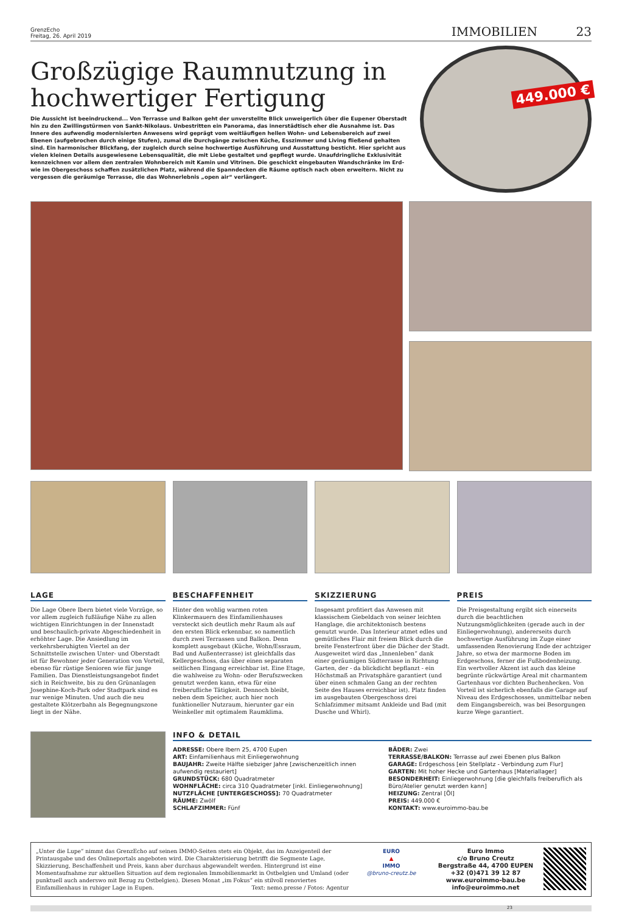GrenzEcho
Freitag, 26. April 2019
IMMOBILIEN 23
Großzügige Raumnutzung in hochwertiger Fertigung
Die Aussicht ist beeindruckend... Von Terrasse und Balkon geht der unverstellte Blick unweigerlich über die Eupener Oberstadt hin zu den Zwillingstürmen von Sankt-Nikolaus. Unbestritten ein Panorama, das innerstädtisch eher die Ausnahme ist. Das Innere des aufwendig modernisierten Anwesens wird geprägt vom weitläufigen hellen Wohn- und Lebensbereich auf zwei Ebenen (aufgebrochen durch einige Stufen), zumal die Durchgänge zwischen Küche, Esszimmer und Living fließend gehalten sind. Ein harmonischer Blickfang, der zugleich durch seine hochwertige Ausführung und Ausstattung besticht. Hier spricht aus vielen kleinen Details ausgewiesene Lebensqualität, die mit Liebe gestaltet und gepflegt wurde. Unaufdringliche Exklusivität kennzeichnen vor allem den zentralen Wohnbereich mit Kamin und Vitrinen. Die geschickt eingebauten Wandschränke im Erd- wie im Obergeschoss schaffen zusätzlichen Platz, während die Spanndecken die Räume optisch nach oben erweitern. Nicht zu vergessen die geräumige Terrasse, die das Wohnerlebnis „open air“ verlängert.
449.000 €
LAGE
Die Lage Obere Ibern bietet viele Vorzüge, so vor allem zugleich fußläufige Nähe zu allen wichtigen Einrichtungen in der Innenstadt und beschaulich-private Abgeschiedenheit in erhöhter Lage. Die Ansiedlung im verkehrsberuhigten Viertel an der Schnittstelle zwischen Unter- und Oberstadt ist für Bewohner jeder Generation von Vorteil, ebenso für rüstige Senioren wie für junge Familien. Das Dienstleistungsangebot findet sich in Reichweite, bis zu den Grünanlagen Josephine-Koch-Park oder Stadtpark sind es nur wenige Minuten. Und auch die neu gestaltete Klötzerbahn als Begegnungszone liegt in der Nähe.
BESCHAFFENHEIT
Hinter den wohlig warmen roten Klinkermauern des Einfamilienhauses versteckt sich deutlich mehr Raum als auf den ersten Blick erkennbar, so namentlich durch zwei Terrassen und Balkon. Denn komplett ausgebaut (Küche, Wohn/Essraum, Bad und Außenterrasse) ist gleichfalls das Kellergeschoss, das über einen separaten seitlichen Eingang erreichbar ist. Eine Etage, die wahlweise zu Wohn- oder Berufszwecken genutzt werden kann, etwa für eine freiberufliche Tätigkeit. Dennoch bleibt, neben dem Speicher, auch hier noch funktioneller Nutzraum, hierunter gar ein Weinkeller mit optimalem Raumklima.
SKIZZIERUNG
Insgesamt profitiert das Anwesen mit klassischem Giebeldach von seiner leichten Hanglage, die architektonisch bestens genutzt wurde. Das Interieur atmet edles und gemütliches Flair mit freiem Blick durch die breite Fensterfront über die Dächer der Stadt. Ausgeweitet wird das „Innenleben“ dank einer geräumigen Südterrasse in Richtung Garten, der - da blickdicht bepflanzt - ein Höchstmaß an Privatsphäre garantiert (und über einen schmalen Gang an der rechten Seite des Hauses erreichbar ist). Platz finden im ausgebauten Obergeschoss drei Schlafzimmer mitsamt Ankleide und Bad (mit Dusche und Whirl).
PREIS
Die Preisgestaltung ergibt sich einerseits durch die beachtlichen Nutzungsmöglichkeiten (gerade auch in der Einliegerwohnung), andererseits durch hochwertige Ausführung im Zuge einer umfassenden Renovierung Ende der achtziger Jahre, so etwa der marmorne Boden im Erdgeschoss, ferner die Fußbodenheizung. Ein wertvoller Akzent ist auch das kleine begrünte rückwärtige Areal mit charmantem Gartenhaus vor dichten Buchenhecken. Von Vorteil ist sicherlich ebenfalls die Garage auf Niveau des Erdgeschosses, unmittelbar neben dem Eingangsbereich, was bei Besorgungen kurze Wege garantiert.
INFO & DETAIL
ADRESSE: Obere Ibern 25, 4700 Eupen
ART: Einfamilienhaus mit Einliegerwohnung
BAUJAHR: Zweite Hälfte siebziger Jahre [zwischenzeitlich innen aufwendig restauriert]
GRUNDSTÜCK: 680 Quadratmeter
WOHNFLÄCHE: circa 310 Quadratmeter [inkl. Einliegerwohnung]
NUTZFLÄCHE [UNTERGESCHOSS]: 70 Quadratmeter
RÄUME: Zwölf
SCHLAFZIMMER: Fünf
BÄDER: Zwei
TERRASSE/BALKON: Terrasse auf zwei Ebenen plus Balkon
GARAGE: Erdgeschoss [ein Stellplatz - Verbindung zum Flur]
GARTEN: Mit hoher Hecke und Gartenhaus [Materiallager]
BESONDERHEIT: Einliegerwohnung [die gleichfalls freiberuflich als Büro/Atelier genutzt werden kann]
HEIZUNG: Zentral [Öl]
PREIS: 449.000 €
KONTAKT: www.euroimmo-bau.be
„Unter die Lupe“ nimmt das GrenzEcho auf seinen IMMO-Seiten stets ein Objekt, das im Anzeigenteil der Printausgabe und des Onlineportals angeboten wird. Die Charakterisierung betrifft die Segmente Lage, Skizzierung, Beschaffenheit und Preis, kann aber durchaus abgewandelt werden. Hintergrund ist eine Momentaufnahme zur aktuellen Situation auf dem regionalen Immobilienmarkt in Ostbelgien und Umland (oder punktuell auch anderswo mit Bezug zu Ostbelgien). Diesen Monat „im Fokus“ ein stilvoll renoviertes Einfamilienhaus in ruhiger Lage in Eupen. Text: nemo.presse / Fotos: Agentur
EURO
▲
IMMO
@bruno-creutz.be
Euro Immo
c/o Bruno Creutz
Bergstraße 44, 4700 EUPEN
+32 (0)471 39 12 87
www.euroimmo-bau.be
info@euroimmo.net
23